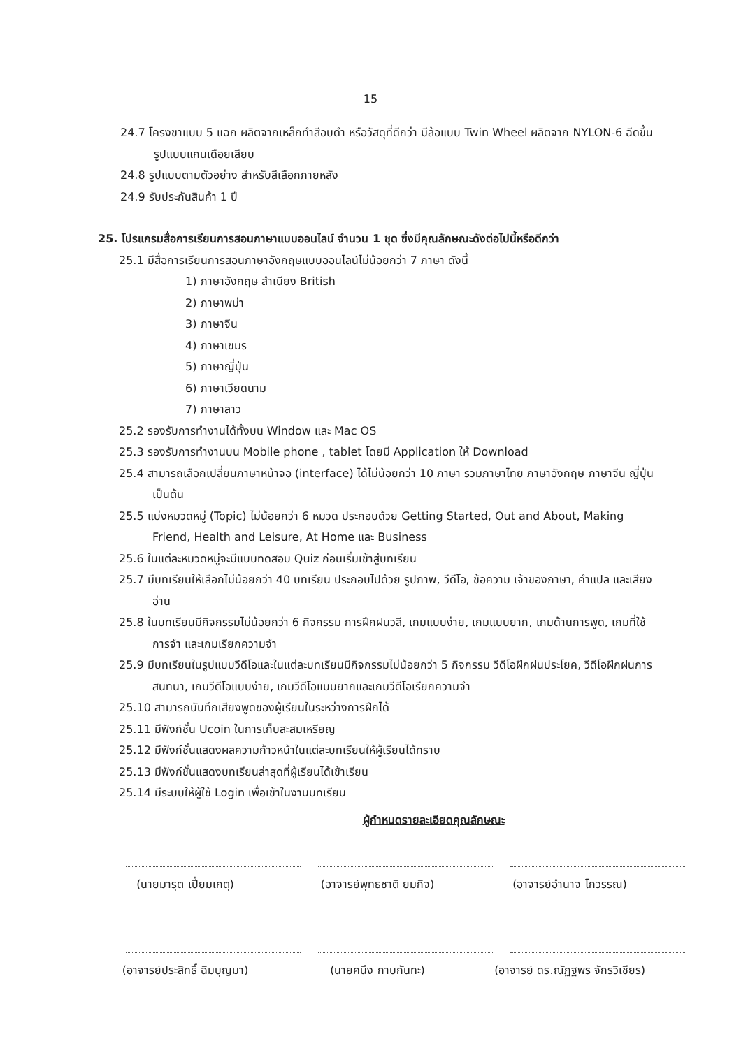15
24.7 โครงขาแบบ 5 แฉก ผลิตจากเหล็กทำสีอบดำ หรือวัสดุที่ดีกว่า มีล้อแบบ Twin Wheel ผลิตจาก NYLON-6 ฉีดขึ้นรูปแบบแกนเดือยเสียบ
24.8 รูปแบบตามตัวอย่าง สำหรับสีเลือกภายหลัง
24.9 รับประกันสินค้า 1 ปี
25. โปรแกรมสื่อการเรียนการสอนภาษาแบบออนไลน์ จำนวน 1 ชุด ซึ่งมีคุณลักษณะดังต่อไปนี้หรือดีกว่า
25.1 มีสื่อการเรียนการสอนภาษาอังกฤษแบบออนไลน์ไม่น้อยกว่า 7 ภาษา ดังนี้
1) ภาษาอังกฤษ สำเนียง British
2) ภาษาพม่า
3) ภาษาจีน
4) ภาษาเขมร
5) ภาษาญี่ปุ่น
6) ภาษาเวียดนาม
7) ภาษาลาว
25.2 รองรับการทำงานได้ทั้งบน Window และ Mac OS
25.3 รองรับการทำงานบน Mobile phone , tablet โดยมี Application ให้ Download
25.4 สามารถเลือกเปลี่ยนภาษาหน้าจอ (interface) ได้ไม่น้อยกว่า 10 ภาษา รวมภาษาไทย ภาษาอังกฤษ ภาษาจีน ญี่ปุ่น เป็นต้น
25.5 แบ่งหมวดหมู่ (Topic) ไม่น้อยกว่า 6 หมวด ประกอบด้วย Getting Started, Out and About, Making Friend, Health and Leisure, At Home และ Business
25.6 ในแต่ละหมวดหมู่จะมีแบบทดสอบ Quiz ก่อนเริ่มเข้าสู่บทเรียน
25.7 มีบทเรียนให้เลือกไม่น้อยกว่า 40 บทเรียน ประกอบไปด้วย รูปภาพ, วีดีโอ, ข้อความ เจ้าของภาษา, คำแปล และเสียงอ่าน
25.8 ในบทเรียนมีกิจกรรมไม่น้อยกว่า 6 กิจกรรม การฝึกฝนวลี, เกมแบบง่าย, เกมแบบยาก, เกมด้านการพูด, เกมที่ใช้การจำ และเกมเรียกความจำ
25.9 มีบทเรียนในรูปแบบวีดีโอและในแต่ละบทเรียนมีกิจกรรมไม่น้อยกว่า 5 กิจกรรม วีดีโอฝึกฝนประโยค, วีดีโอฝึกฝนการสนทนา, เกมวีดีโอแบบง่าย, เกมวีดีโอแบบยากและเกมวีดีโอเรียกความจำ
25.10 สามารถบันทึกเสียงพูดของผู้เรียนในระหว่างการฝึกได้
25.11 มีฟังก์ชั่น Ucoin ในการเก็บสะสมเหรียญ
25.12 มีฟังก์ชั่นแสดงผลความก้าวหน้าในแต่ละบทเรียนให้ผู้เรียนได้ทราบ
25.13 มีฟังก์ชั่นแสดงบทเรียนล่าสุดที่ผู้เรียนได้เข้าเรียน
25.14 มีระบบให้ผู้ใช้ Login เพื่อเข้าในงานบทเรียน
ผู้กำหนดรายละเอียดคุณลักษณะ
(นายมารุต เปี่ยมเกตุ) (อาจารย์พุทธชาติ ยมกิจ) (อาจารย์อำนาจ โกวรรณ)
(อาจารย์ประสิทธิ์ ฉิมบุญมา)
(นายคนึง กาบกันทะ) (อาจารย์ ดร.ณัฏฐพร จักรวิเชียร)